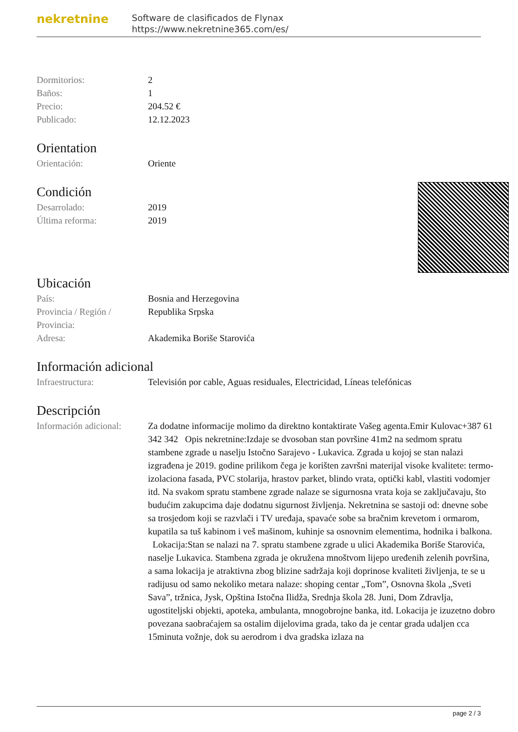nekretnine
Software de clasificados de Flynax
https://www.nekretnine365.com/es/
| Dormitorios: | 2 |
| Baños: | 1 |
| Precio: | 204.52 € |
| Publicado: | 12.12.2023 |
Orientation
| Orientación: | Oriente |
Condición
| Desarrolado: | 2019 |
| Última reforma: | 2019 |
Ubicación
| País: | Bosnia and Herzegovina |
| Provincia / Región / Provincia: | Republika Srpska |
| Adresa: | Akademika Boriše Starovića |
Información adicional
| Infraestructura: | Televisión por cable, Aguas residuales, Electricidad, Líneas telefónicas |
Descripción
| Información adicional: | Za dodatne informacije molimo da direktno kontaktirate Vašeg agenta.Emir Kulovac+387 61 342 342 Opis nekretnine:Izdaje se dvosoban stan površine 41m2 na sedmom spratu stambene zgrade u naselju Istočno Sarajevo - Lukavica. Zgrada u kojoj se stan nalazi izgrađena je 2019. godine prilikom čega je korišten završni materijal visoke kvalitete: termo-izolaciona fasada, PVC stolarija, hrastov parket, blindo vrata, optički kabl, vlastiti vodomjer itd. Na svakom spratu stambene zgrade nalaze se sigurnosna vrata koja se zaključavaju, što budućim zakupcima daje dodatnu sigurnost življenja. Nekretnina se sastoji od: dnevne sobe sa trosjedom koji se razvlači i TV uređaja, spavaće sobe sa bračnim krevetom i ormarom, kupatila sa tuš kabinom i veš mašinom, kuhinje sa osnovnim elementima, hodnika i balkona. Lokacija:Stan se nalazi na 7. spratu stambene zgrade u ulici Akademika Boriše Starovića, naselje Lukavica. Stambena zgrada je okružena mnoštvom lijepo uređenih zelenih površina, a sama lokacija je atraktivna zbog blizine sadržaja koji doprinose kvaliteti življenja, te se u radijusu od samo nekoliko metara nalaze: shoping centar „Tom”, Osnovna škola „Sveti Sava”, tržnica, Jysk, Opština Istočna Ilidža, Srednja škola 28. Juni, Dom Zdravlja, ugostiteljski objekti, apoteka, ambulanta, mnogobrojne banka, itd. Lokacija je izuzetno dobro povezana saobraćajem sa ostalim dijelovima grada, tako da je centar grada udaljen cca 15minuta vožnje, dok su aerodrom i dva gradska izlaza na |
page 2 / 3